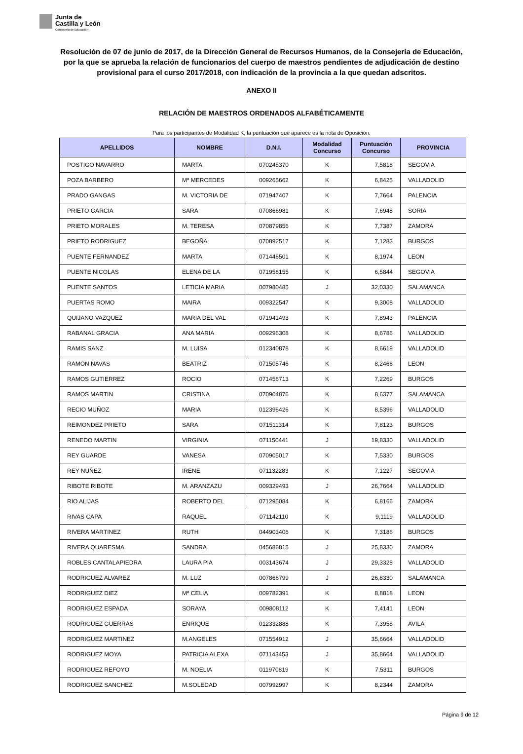Junta de
Castilla y León
Consejería de Educación
Resolución de 07 de junio de 2017, de la Dirección General de Recursos Humanos, de la Consejería de Educación, por la que se aprueba la relación de funcionarios del cuerpo de maestros pendientes de adjudicación de destino provisional para el curso 2017/2018, con indicación de la provincia a la que quedan adscritos.
ANEXO II
RELACIÓN DE MAESTROS ORDENADOS ALFABÉTICAMENTE
Para los participantes de Modalidad K, la puntuación que aparece es la nota de Oposición.
| APELLIDOS | NOMBRE | D.N.I. | Modalidad Concurso | Puntuación Concurso | PROVINCIA |
| --- | --- | --- | --- | --- | --- |
| POSTIGO NAVARRO | MARTA | 070245370 | K | 7,5818 | SEGOVIA |
| POZA BARBERO | Mª MERCEDES | 009265662 | K | 6,8425 | VALLADOLID |
| PRADO GANGAS | M. VICTORIA DE | 071947407 | K | 7,7664 | PALENCIA |
| PRIETO GARCIA | SARA | 070866981 | K | 7,6948 | SORIA |
| PRIETO MORALES | M. TERESA | 070879856 | K | 7,7387 | ZAMORA |
| PRIETO RODRIGUEZ | BEGOÑA | 070892517 | K | 7,1283 | BURGOS |
| PUENTE FERNANDEZ | MARTA | 071446501 | K | 8,1974 | LEON |
| PUENTE NICOLAS | ELENA DE LA | 071956155 | K | 6,5844 | SEGOVIA |
| PUENTE SANTOS | LETICIA MARIA | 007980485 | J | 32,0330 | SALAMANCA |
| PUERTAS ROMO | MAIRA | 009322547 | K | 9,3008 | VALLADOLID |
| QUIJANO VAZQUEZ | MARIA DEL VAL | 071941493 | K | 7,8943 | PALENCIA |
| RABANAL GRACIA | ANA MARIA | 009296308 | K | 8,6786 | VALLADOLID |
| RAMIS SANZ | M. LUISA | 012340878 | K | 8,6619 | VALLADOLID |
| RAMON NAVAS | BEATRIZ | 071505746 | K | 8,2466 | LEON |
| RAMOS GUTIERREZ | ROCIO | 071456713 | K | 7,2269 | BURGOS |
| RAMOS MARTIN | CRISTINA | 070904876 | K | 8,6377 | SALAMANCA |
| RECIO MUÑOZ | MARIA | 012396426 | K | 8,5396 | VALLADOLID |
| REIMONDEZ PRIETO | SARA | 071511314 | K | 7,8123 | BURGOS |
| RENEDO MARTIN | VIRGINIA | 071150441 | J | 19,8330 | VALLADOLID |
| REY GUARDE | VANESA | 070905017 | K | 7,5330 | BURGOS |
| REY NUÑEZ | IRENE | 071132283 | K | 7,1227 | SEGOVIA |
| RIBOTE RIBOTE | M. ARANZAZU | 009329493 | J | 26,7664 | VALLADOLID |
| RIO ALIJAS | ROBERTO DEL | 071295084 | K | 6,8166 | ZAMORA |
| RIVAS CAPA | RAQUEL | 071142110 | K | 9,1119 | VALLADOLID |
| RIVERA MARTINEZ | RUTH | 044903406 | K | 7,3186 | BURGOS |
| RIVERA QUARESMA | SANDRA | 045686815 | J | 25,8330 | ZAMORA |
| ROBLES CANTALAPIEDRA | LAURA PIA | 003143674 | J | 29,3328 | VALLADOLID |
| RODRIGUEZ ALVAREZ | M. LUZ | 007866799 | J | 26,8330 | SALAMANCA |
| RODRIGUEZ DIEZ | Mª CELIA | 009782391 | K | 8,8818 | LEON |
| RODRIGUEZ ESPADA | SORAYA | 009808112 | K | 7,4141 | LEON |
| RODRIGUEZ GUERRAS | ENRIQUE | 012332888 | K | 7,3958 | AVILA |
| RODRIGUEZ MARTINEZ | M.ANGELES | 071554912 | J | 35,6664 | VALLADOLID |
| RODRIGUEZ MOYA | PATRICIA ALEXA | 071143453 | J | 35,8664 | VALLADOLID |
| RODRIGUEZ REFOYO | M. NOELIA | 011970819 | K | 7,5311 | BURGOS |
| RODRIGUEZ SANCHEZ | M.SOLEDAD | 007992997 | K | 8,2344 | ZAMORA |
Página 9 de 12